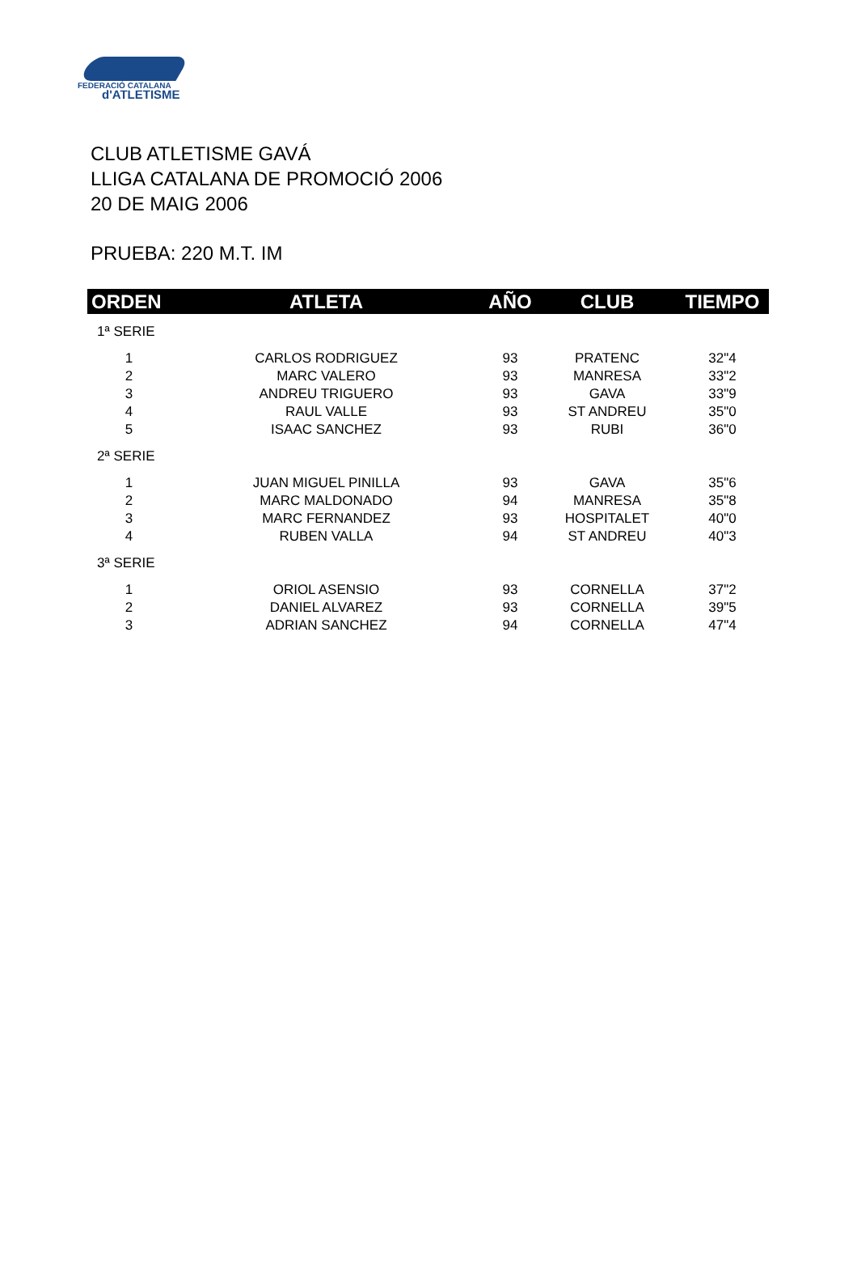FEDERACIÓ CATALANA
d'ATLETISME
CLUB ATLETISME GAVÁ
LLIGA CATALANA DE PROMOCIÓ 2006
20 DE MAIG 2006
PRUEBA: 220 M.T. IM
| ORDEN | ATLETA | AÑO | CLUB | TIEMPO |
| --- | --- | --- | --- | --- |
| 1ª SERIE | | | | |
| 1 | CARLOS RODRIGUEZ | 93 | PRATENC | 32"4 |
| 2 | MARC VALERO | 93 | MANRESA | 33"2 |
| 3 | ANDREU TRIGUERO | 93 | GAVA | 33"9 |
| 4 | RAUL VALLE | 93 | ST ANDREU | 35"0 |
| 5 | ISAAC SANCHEZ | 93 | RUBI | 36"0 |
| 2ª SERIE | | | | |
| 1 | JUAN MIGUEL PINILLA | 93 | GAVA | 35"6 |
| 2 | MARC MALDONADO | 94 | MANRESA | 35"8 |
| 3 | MARC FERNANDEZ | 93 | HOSPITALET | 40"0 |
| 4 | RUBEN VALLA | 94 | ST ANDREU | 40"3 |
| 3ª SERIE | | | | |
| 1 | ORIOL ASENSIO | 93 | CORNELLA | 37"2 |
| 2 | DANIEL ALVAREZ | 93 | CORNELLA | 39"5 |
| 3 | ADRIAN SANCHEZ | 94 | CORNELLA | 47"4 |